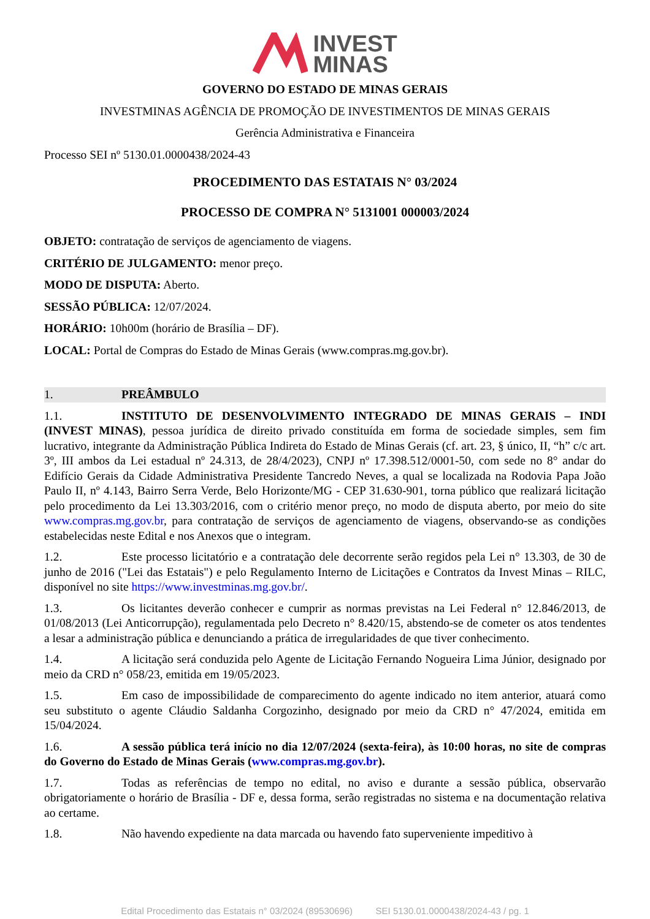INVEST
MINAS
GOVERNO DO ESTADO DE MINAS GERAIS
INVESTMINAS AGÊNCIA DE PROMOÇÃO DE INVESTIMENTOS DE MINAS GERAIS
Gerência Administrativa e Financeira
Processo SEI nº 5130.01.0000438/2024-43
PROCEDIMENTO DAS ESTATAIS N° 03/2024
PROCESSO DE COMPRA N° 5131001 000003/2024
OBJETO: contratação de serviços de agenciamento de viagens.
CRITÉRIO DE JULGAMENTO: menor preço.
MODO DE DISPUTA: Aberto.
SESSÃO PÚBLICA: 12/07/2024.
HORÁRIO: 10h00m (horário de Brasília – DF).
LOCAL: Portal de Compras do Estado de Minas Gerais (www.compras.mg.gov.br).
1. PREÂMBULO
1.1. INSTITUTO DE DESENVOLVIMENTO INTEGRADO DE MINAS GERAIS – INDI (INVEST MINAS), pessoa jurídica de direito privado constituída em forma de sociedade simples, sem fim lucrativo, integrante da Administração Pública Indireta do Estado de Minas Gerais (cf. art. 23, § único, II, “h” c/c art. 3º, III ambos da Lei estadual nº 24.313, de 28/4/2023), CNPJ nº 17.398.512/0001-50, com sede no 8° andar do Edifício Gerais da Cidade Administrativa Presidente Tancredo Neves, a qual se localizada na Rodovia Papa João Paulo II, nº 4.143, Bairro Serra Verde, Belo Horizonte/MG - CEP 31.630-901, torna público que realizará licitação pelo procedimento da Lei 13.303/2016, com o critério menor preço, no modo de disputa aberto, por meio do site www.compras.mg.gov.br, para contratação de serviços de agenciamento de viagens, observando-se as condições estabelecidas neste Edital e nos Anexos que o integram.
1.2. Este processo licitatório e a contratação dele decorrente serão regidos pela Lei n° 13.303, de 30 de junho de 2016 ("Lei das Estatais") e pelo Regulamento Interno de Licitações e Contratos da Invest Minas – RILC, disponível no site https://www.investminas.mg.gov.br/.
1.3. Os licitantes deverão conhecer e cumprir as normas previstas na Lei Federal n° 12.846/2013, de 01/08/2013 (Lei Anticorrupção), regulamentada pelo Decreto n° 8.420/15, abstendo-se de cometer os atos tendentes a lesar a administração pública e denunciando a prática de irregularidades de que tiver conhecimento.
1.4. A licitação será conduzida pelo Agente de Licitação Fernando Nogueira Lima Júnior, designado por meio da CRD n° 058/23, emitida em 19/05/2023.
1.5. Em caso de impossibilidade de comparecimento do agente indicado no item anterior, atuará como seu substituto o agente Cláudio Saldanha Corgozinho, designado por meio da CRD n° 47/2024, emitida em 15/04/2024.
1.6. A sessão pública terá início no dia 12/07/2024 (sexta-feira), às 10:00 horas, no site de compras do Governo do Estado de Minas Gerais (www.compras.mg.gov.br).
1.7. Todas as referências de tempo no edital, no aviso e durante a sessão pública, observarão obrigatoriamente o horário de Brasília - DF e, dessa forma, serão registradas no sistema e na documentação relativa ao certame.
1.8. Não havendo expediente na data marcada ou havendo fato superveniente impeditivo à
Edital Procedimento das Estatais n° 03/2024 (89530696) SEI 5130.01.0000438/2024-43 / pg. 1